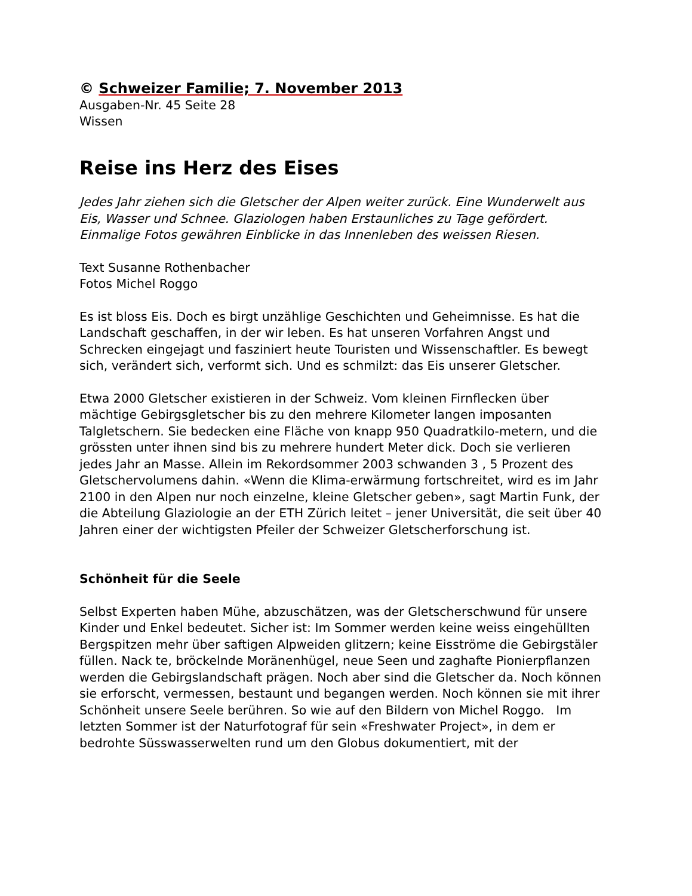© Schweizer Familie; 7. November 2013
Ausgaben-Nr. 45 Seite 28
Wissen
Reise ins Herz des Eises
Jedes Jahr ziehen sich die Gletscher der Alpen weiter zurück. Eine Wunderwelt aus Eis, Wasser und Schnee. Glaziologen haben Erstaunliches zu Tage gefördert. Einmalige Fotos gewähren Einblicke in das Innenleben des weissen Riesen.
Text Susanne Rothenbacher
Fotos Michel Roggo
Es ist bloss Eis. Doch es birgt unzählige Geschichten und Geheimnisse. Es hat die Landschaft geschaffen, in der wir leben. Es hat unseren Vorfahren Angst und Schrecken eingejagt und fasziniert heute Touristen und Wissenschaftler. Es bewegt sich, verändert sich, verformt sich. Und es schmilzt: das Eis unserer Gletscher.
Etwa 2000 Gletscher existieren in der Schweiz. Vom kleinen Firnflecken über mächtige Gebirgsgletscher bis zu den mehrere Kilometer langen imposanten Talgletschern. Sie bedecken eine Fläche von knapp 950 Quadratkilo-metern, und die grössten unter ihnen sind bis zu mehrere hundert Meter dick. Doch sie verlieren jedes Jahr an Masse. Allein im Rekordsommer 2003 schwanden 3 , 5 Prozent des Gletschervolumens dahin. «Wenn die Klima-erwärmung fortschreitet, wird es im Jahr 2100 in den Alpen nur noch einzelne, kleine Gletscher geben», sagt Martin Funk, der die Abteilung Glaziologie an der ETH Zürich leitet – jener Universität, die seit über 40 Jahren einer der wichtigsten Pfeiler der Schweizer Gletscherforschung ist.
Schönheit für die Seele
Selbst Experten haben Mühe, abzuschätzen, was der Gletscherschwund für unsere Kinder und Enkel bedeutet. Sicher ist: Im Sommer werden keine weiss eingehüllten Bergspitzen mehr über saftigen Alpweiden glitzern; keine Eisströme die Gebirgstäler füllen. Nack te, bröckelnde Moränenhügel, neue Seen und zaghafte Pionierpflanzen werden die Gebirgslandschaft prägen. Noch aber sind die Gletscher da. Noch können sie erforscht, vermessen, bestaunt und begangen werden. Noch können sie mit ihrer Schönheit unsere Seele berühren. So wie auf den Bildern von Michel Roggo. Im letzten Sommer ist der Naturfotograf für sein «Freshwater Project», in dem er bedrohte Süsswasserwelten rund um den Globus dokumentiert, mit der